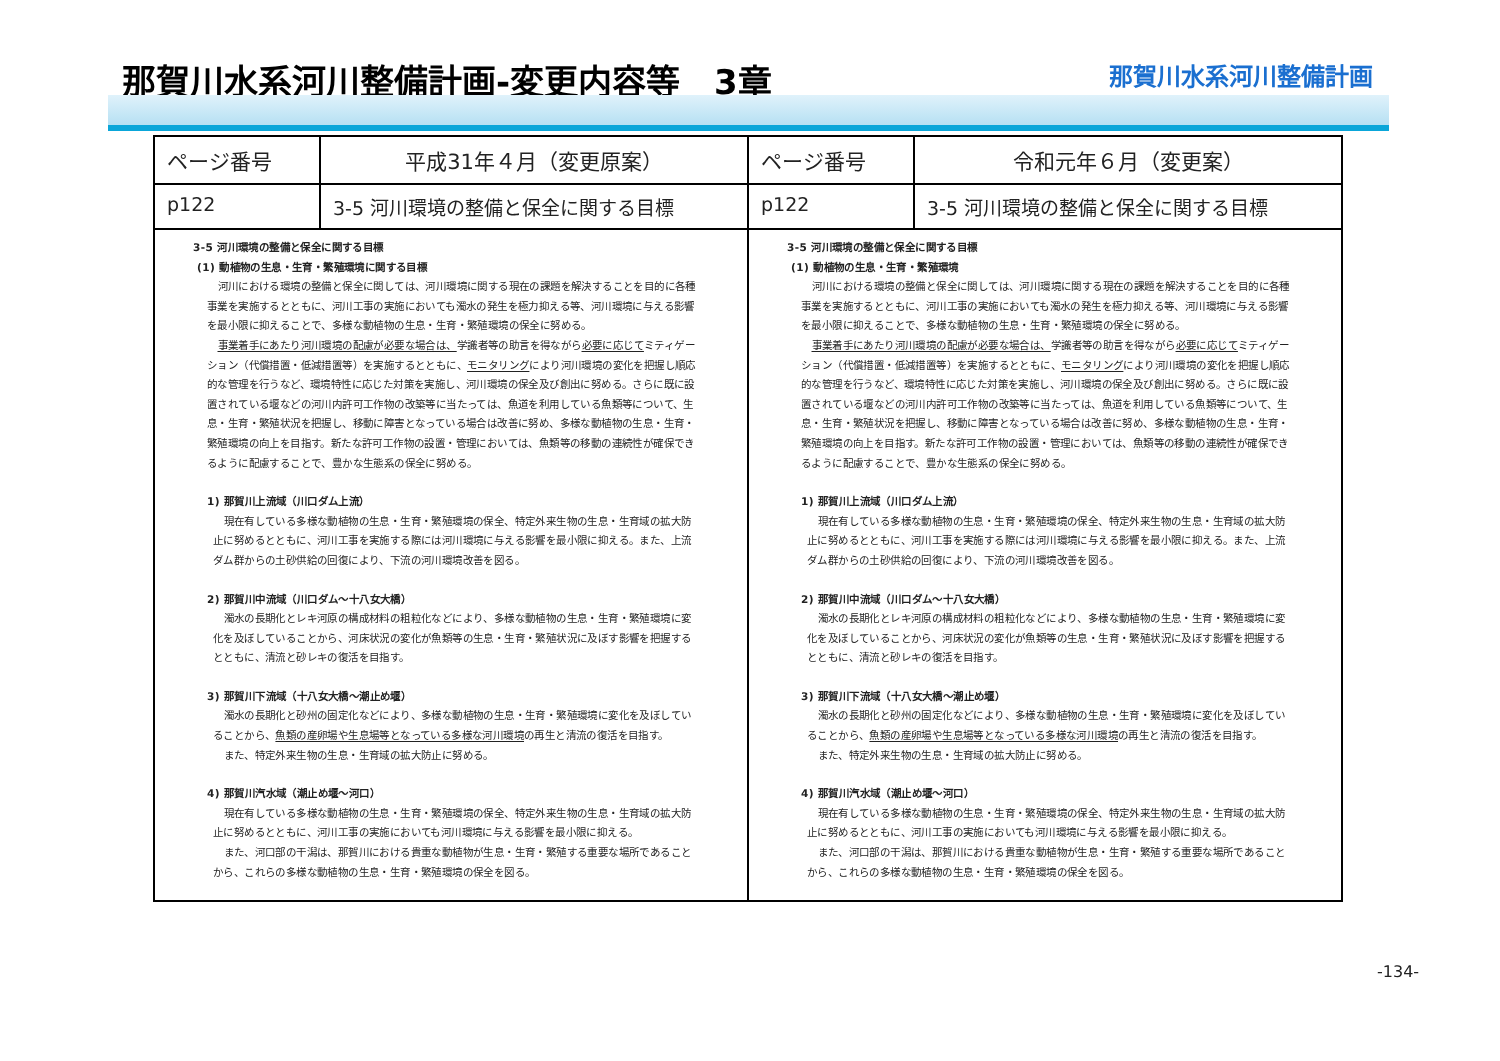那賀川水系河川整備計画-変更内容等　3章
那賀川水系河川整備計画
| ページ番号 | 平成31年４月（変更原案） | ページ番号 | 令和元年６月（変更案） |
| --- | --- | --- | --- |
| p122 | 3-5 河川環境の整備と保全に関する目標 | p122 | 3-5 河川環境の整備と保全に関する目標 |
| 3-5 河川環境の整備と保全に関する目標 (1) 動植物の生息・生育・繁殖環境に関する目標 河川における環境の整備と保全に関しては、河川環境に関する現在の課題を解決することを目的に各種事業を実施するとともに、河川工事の実施においても濁水の発生を極力抑える等、河川環境に与える影響を最小限に抑えることで、多様な動植物の生息・生育・繁殖環境の保全に努める。 事業着手にあたり河川環境の配慮が必要な場合は、 学識者等の助言を得ながら 必要に応じて ミティゲーション（代償措置・低減措置等）を実施するとともに、 モニタリング により河川環境の変化を把握し順応的な管理を行うなど、環境特性に応じた対策を実施し、河川環境の保全及び創出に努める。さらに既に設置されている堰などの河川内許可工作物の改築等に当たっては、魚道を利用している魚類等について、生息・生育・繁殖状況を把握し、移動に障害となっている場合は改善に努め、多様な動植物の生息・生育・繁殖環境の向上を目指す。新たな許可工作物の設置・管理においては、魚類等の移動の連続性が確保できるように配慮することで、豊かな生態系の保全に努める。 1) 那賀川上流域（川口ダム上流） 現在有している多様な動植物の生息・生育・繁殖環境の保全、特定外来生物の生息・生育域の拡大防止に努めるとともに、河川工事を実施する際には河川環境に与える影響を最小限に抑える。また、上流ダム群からの土砂供給の回復により、下流の河川環境改善を図る。 2) 那賀川中流域（川口ダム～十八女大橋） 濁水の長期化とレキ河原の構成材料の粗粒化などにより、多様な動植物の生息・生育・繁殖環境に変化を及ぼしていることから、河床状況の変化が魚類等の生息・生育・繁殖状況に及ぼす影響を把握するとともに、清流と砂レキの復活を目指す。 3) 那賀川下流域（十八女大橋～潮止め堰） 濁水の長期化と砂州の固定化などにより、多様な動植物の生息・生育・繁殖環境に変化を及ぼしていることから、 魚類の産卵場や生息場等となっている多様な河川環境 の再生と清流の復活を目指す。 また、特定外来生物の生息・生育域の拡大防止に努める。 4) 那賀川汽水域（潮止め堰～河口） 現在有している多様な動植物の生息・生育・繁殖環境の保全、特定外来生物の生息・生育域の拡大防止に努めるとともに、河川工事の実施においても河川環境に与える影響を最小限に抑える。 また、河口部の干潟は、那賀川における貴重な動植物が生息・生育・繁殖する重要な場所であることから、これらの多様な動植物の生息・生育・繁殖環境の保全を図る。 | | 3-5 河川環境の整備と保全に関する目標 (1) 動植物の生息・生育・繁殖環境 河川における環境の整備と保全に関しては、河川環境に関する現在の課題を解決することを目的に各種事業を実施するとともに、河川工事の実施においても濁水の発生を極力抑える等、河川環境に与える影響を最小限に抑えることで、多様な動植物の生息・生育・繁殖環境の保全に努める。 事業着手にあたり河川環境の配慮が必要な場合は、 学識者等の助言を得ながら 必要に応じて ミティゲーション（代償措置・低減措置等）を実施するとともに、 モニタリング により河川環境の変化を把握し順応的な管理を行うなど、環境特性に応じた対策を実施し、河川環境の保全及び創出に努める。さらに既に設置されている堰などの河川内許可工作物の改築等に当たっては、魚道を利用している魚類等について、生息・生育・繁殖状況を把握し、移動に障害となっている場合は改善に努め、多様な動植物の生息・生育・繁殖環境の向上を目指す。新たな許可工作物の設置・管理においては、魚類等の移動の連続性が確保できるように配慮することで、豊かな生態系の保全に努める。 1) 那賀川上流域（川口ダム上流） 現在有している多様な動植物の生息・生育・繁殖環境の保全、特定外来生物の生息・生育域の拡大防止に努めるとともに、河川工事を実施する際には河川環境に与える影響を最小限に抑える。また、上流ダム群からの土砂供給の回復により、下流の河川環境改善を図る。 2) 那賀川中流域（川口ダム～十八女大橋） 濁水の長期化とレキ河原の構成材料の粗粒化などにより、多様な動植物の生息・生育・繁殖環境に変化を及ぼしていることから、河床状況の変化が魚類等の生息・生育・繁殖状況に及ぼす影響を把握するとともに、清流と砂レキの復活を目指す。 3) 那賀川下流域（十八女大橋～潮止め堰） 濁水の長期化と砂州の固定化などにより、多様な動植物の生息・生育・繁殖環境に変化を及ぼしていることから、 魚類の産卵場や生息場等となっている多様な河川環境 の再生と清流の復活を目指す。 また、特定外来生物の生息・生育域の拡大防止に努める。 4) 那賀川汽水域（潮止め堰～河口） 現在有している多様な動植物の生息・生育・繁殖環境の保全、特定外来生物の生息・生育域の拡大防止に努めるとともに、河川工事の実施においても河川環境に与える影響を最小限に抑える。 また、河口部の干潟は、那賀川における貴重な動植物が生息・生育・繁殖する重要な場所であることから、これらの多様な動植物の生息・生育・繁殖環境の保全を図る。 | |
-134-